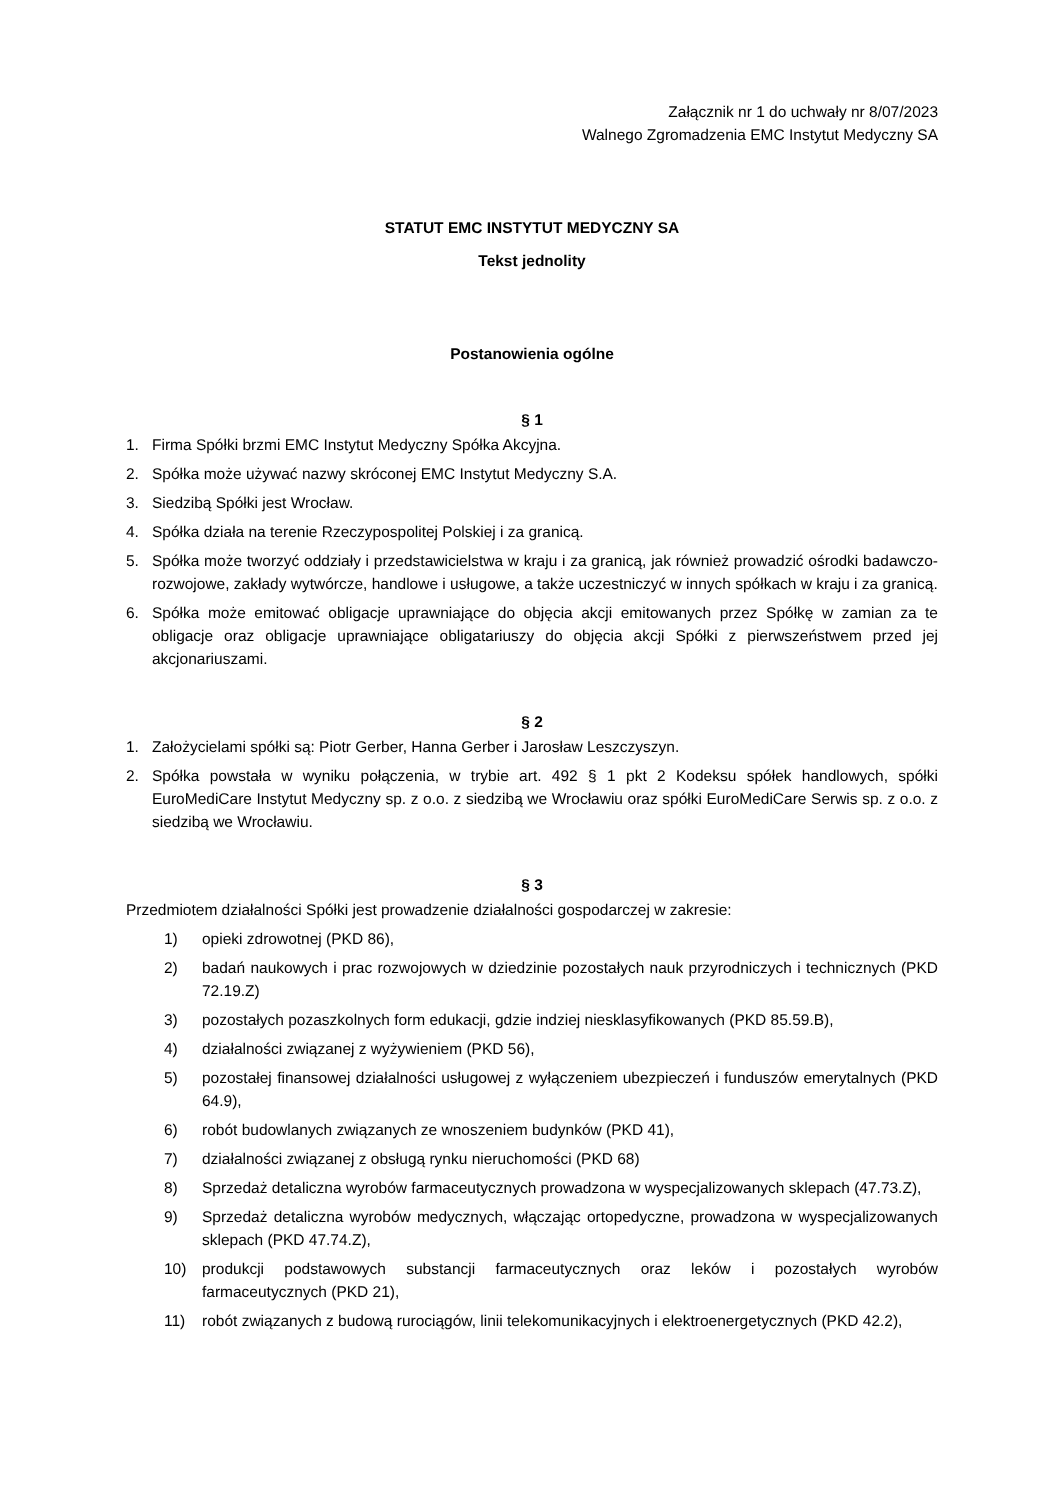Załącznik nr 1 do uchwały nr 8/07/2023
Walnego Zgromadzenia EMC Instytut Medyczny SA
STATUT EMC INSTYTUT MEDYCZNY SA
Tekst jednolity
Postanowienia ogólne
§ 1
1. Firma Spółki brzmi EMC Instytut Medyczny Spółka Akcyjna.
2. Spółka może używać nazwy skróconej EMC Instytut Medyczny S.A.
3. Siedzibą Spółki jest Wrocław.
4. Spółka działa na terenie Rzeczypospolitej Polskiej i za granicą.
5. Spółka może tworzyć oddziały i przedstawicielstwa w kraju i za granicą, jak również prowadzić ośrodki badawczo-rozwojowe, zakłady wytwórcze, handlowe i usługowe, a także uczestniczyć w innych spółkach w kraju i za granicą.
6. Spółka może emitować obligacje uprawniające do objęcia akcji emitowanych przez Spółkę w zamian za te obligacje oraz obligacje uprawniające obligatariuszy do objęcia akcji Spółki z pierwszeństwem przed jej akcjonariuszami.
§ 2
1. Założycielami spółki są: Piotr Gerber, Hanna Gerber i Jarosław Leszczyszyn.
2. Spółka powstała w wyniku połączenia, w trybie art. 492 § 1 pkt 2 Kodeksu spółek handlowych, spółki EuroMediCare Instytut Medyczny sp. z o.o. z siedzibą we Wrocławiu oraz spółki EuroMediCare Serwis sp. z o.o. z siedzibą we Wrocławiu.
§ 3
Przedmiotem działalności Spółki jest prowadzenie działalności gospodarczej w zakresie:
1) opieki zdrowotnej (PKD 86),
2) badań naukowych i prac rozwojowych w dziedzinie pozostałych nauk przyrodniczych i technicznych (PKD 72.19.Z)
3) pozostałych pozaszkolnych form edukacji, gdzie indziej niesklasyfikowanych (PKD 85.59.B),
4) działalności związanej z wyżywieniem (PKD 56),
5) pozostałej finansowej działalności usługowej z wyłączeniem ubezpieczeń i funduszów emerytalnych (PKD 64.9),
6) robót budowlanych związanych ze wnoszeniem budynków (PKD 41),
7) działalności związanej z obsługą rynku nieruchomości (PKD 68)
8) Sprzedaż detaliczna wyrobów farmaceutycznych prowadzona w wyspecjalizowanych sklepach (47.73.Z),
9) Sprzedaż detaliczna wyrobów medycznych, włączając ortopedyczne, prowadzona w wyspecjalizowanych sklepach (PKD 47.74.Z),
10) produkcji podstawowych substancji farmaceutycznych oraz leków i pozostałych wyrobów farmaceutycznych (PKD 21),
11) robót związanych z budową rurociągów, linii telekomunikacyjnych i elektroenergetycznych (PKD 42.2),